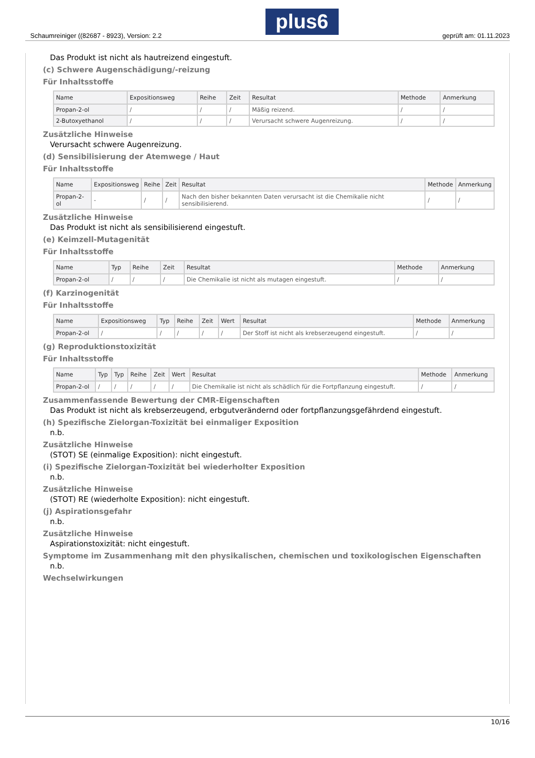Schaumreiniger ((82687 - 8923), Version: 2.2 plus6 geprüft am: 01.11.2023
Das Produkt ist nicht als hautreizend eingestuft.
(c) Schwere Augenschädigung/-reizung
Für Inhaltsstoffe
| Name | Expositionsweg | Reihe | Zeit | Resultat | Methode | Anmerkung |
| --- | --- | --- | --- | --- | --- | --- |
| Propan-2-ol | / | / | / | Mäßig reizend. | / | / |
| 2-Butoxyethanol | / | / | / | Verursacht schwere Augenreizung. | / | / |
Zusätzliche Hinweise
Verursacht schwere Augenreizung.
(d) Sensibilisierung der Atemwege / Haut
Für Inhaltsstoffe
| Name | Expositionsweg | Reihe | Zeit | Resultat | Methode | Anmerkung |
| --- | --- | --- | --- | --- | --- | --- |
| Propan-2-ol | - | / | / | Nach den bisher bekannten Daten verursacht ist die Chemikalie nicht sensibilisierend. | / | / |
Zusätzliche Hinweise
Das Produkt ist nicht als sensibilisierend eingestuft.
(e) Keimzell-Mutagenität
Für Inhaltsstoffe
| Name | Typ | Reihe | Zeit | Resultat | Methode | Anmerkung |
| --- | --- | --- | --- | --- | --- | --- |
| Propan-2-ol | / | / | / | Die Chemikalie ist nicht als mutagen eingestuft. | / | / |
(f) Karzinogenität
Für Inhaltsstoffe
| Name | Expositionsweg | Typ | Reihe | Zeit | Wert | Resultat | Methode | Anmerkung |
| --- | --- | --- | --- | --- | --- | --- | --- | --- |
| Propan-2-ol | / | / | / | / | / | Der Stoff ist nicht als krebserzeugend eingestuft. | / | / |
(g) Reproduktionstoxizität
Für Inhaltsstoffe
| Name | Typ | Typ | Reihe | Zeit | Wert | Resultat | Methode | Anmerkung |
| --- | --- | --- | --- | --- | --- | --- | --- | --- |
| Propan-2-ol | / | / | / | / | / | Die Chemikalie ist nicht als schädlich für die Fortpflanzung eingestuft. | / | / |
Zusammenfassende Bewertung der CMR-Eigenschaften
Das Produkt ist nicht als krebserzeugend, erbgutverändernd oder fortpflanzungsgefährdend eingestuft.
(h) Spezifische Zielorgan-Toxizität bei einmaliger Exposition
n.b.
Zusätzliche Hinweise
(STOT) SE (einmalige Exposition): nicht eingestuft.
(i) Spezifische Zielorgan-Toxizität bei wiederholter Exposition
n.b.
Zusätzliche Hinweise
(STOT) RE (wiederholte Exposition): nicht eingestuft.
(j) Aspirationsgefahr
n.b.
Zusätzliche Hinweise
Aspirationstoxizität: nicht eingestuft.
Symptome im Zusammenhang mit den physikalischen, chemischen und toxikologischen Eigenschaften
n.b.
Wechselwirkungen
10/16